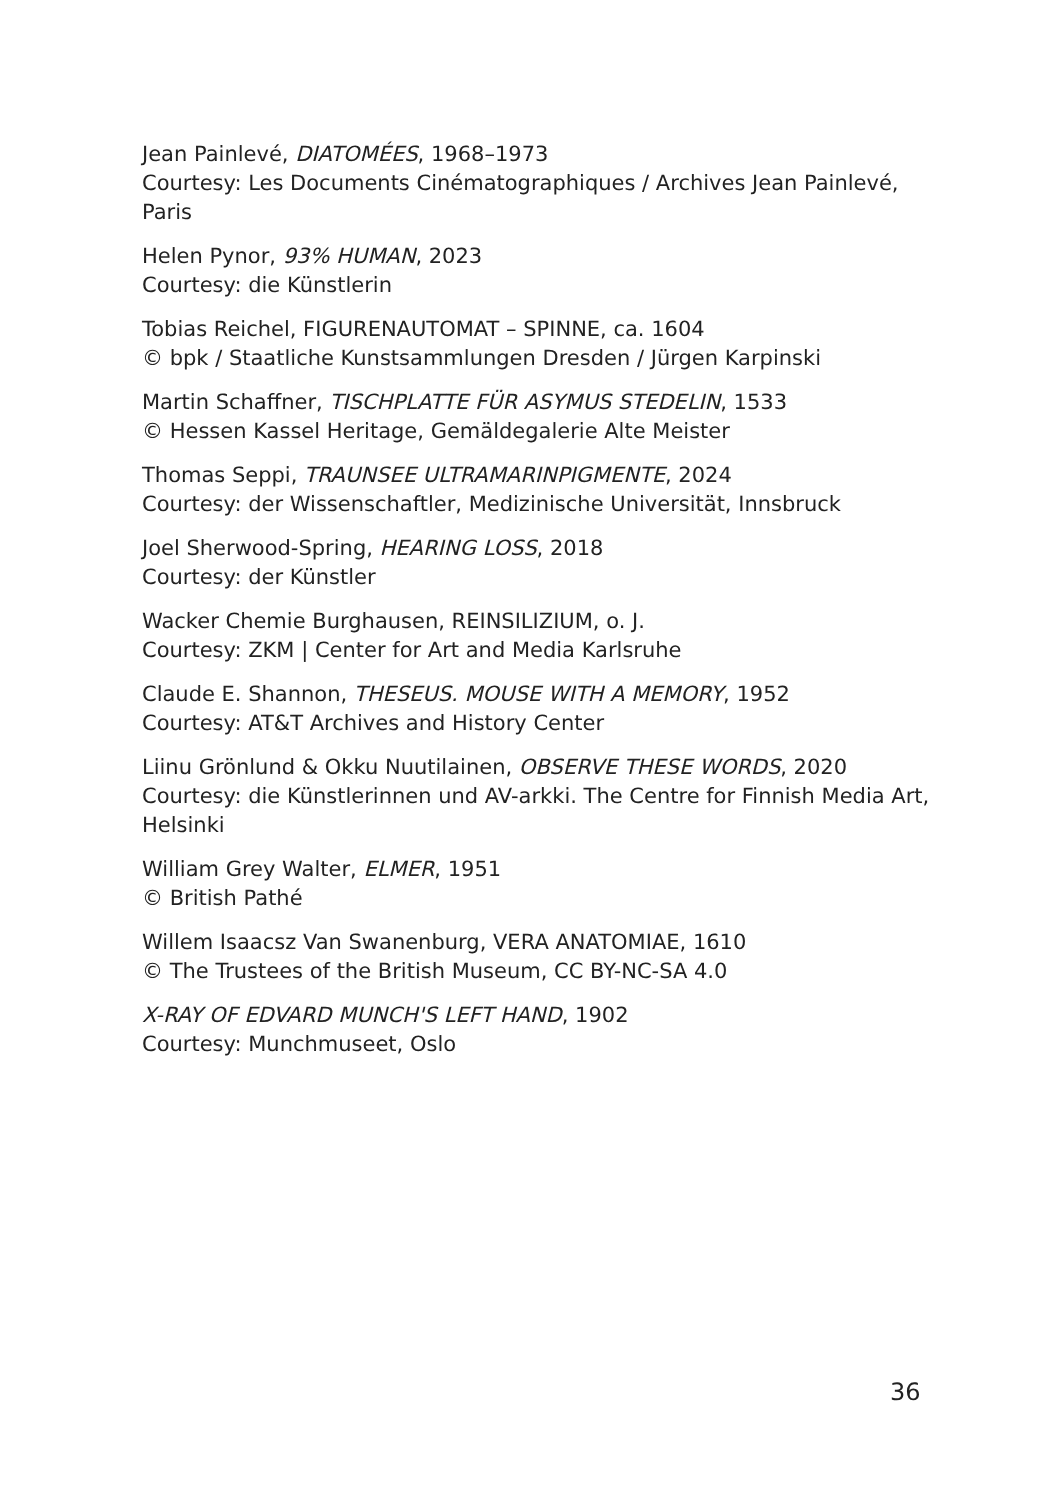Jean Painlevé, DIATOMÉES, 1968–1973
Courtesy: Les Documents Cinématographiques / Archives Jean Painlevé, Paris
Helen Pynor, 93% HUMAN, 2023
Courtesy: die Künstlerin
Tobias Reichel, FIGURENAUTOMAT – SPINNE, ca. 1604
© bpk / Staatliche Kunstsammlungen Dresden / Jürgen Karpinski
Martin Schaffner, TISCHPLATTE FÜR ASYMUS STEDELIN, 1533
© Hessen Kassel Heritage, Gemäldegalerie Alte Meister
Thomas Seppi, TRAUNSEE ULTRAMARINPIGMENTE, 2024
Courtesy: der Wissenschaftler, Medizinische Universität, Innsbruck
Joel Sherwood-Spring, HEARING LOSS, 2018
Courtesy: der Künstler
Wacker Chemie Burghausen, REINSILIZIUM, o. J.
Courtesy: ZKM | Center for Art and Media Karlsruhe
Claude E. Shannon, THESEUS. MOUSE WITH A MEMORY, 1952
Courtesy: AT&T Archives and History Center
Liinu Grönlund & Okku Nuutilainen, OBSERVE THESE WORDS, 2020
Courtesy: die Künstlerinnen und AV-arkki. The Centre for Finnish Media Art, Helsinki
William Grey Walter, ELMER, 1951
© British Pathé
Willem Isaacsz Van Swanenburg, VERA ANATOMIAE, 1610
© The Trustees of the British Museum, CC BY-NC-SA 4.0
X-RAY OF EDVARD MUNCH'S LEFT HAND, 1902
Courtesy: Munchmuseet, Oslo
36